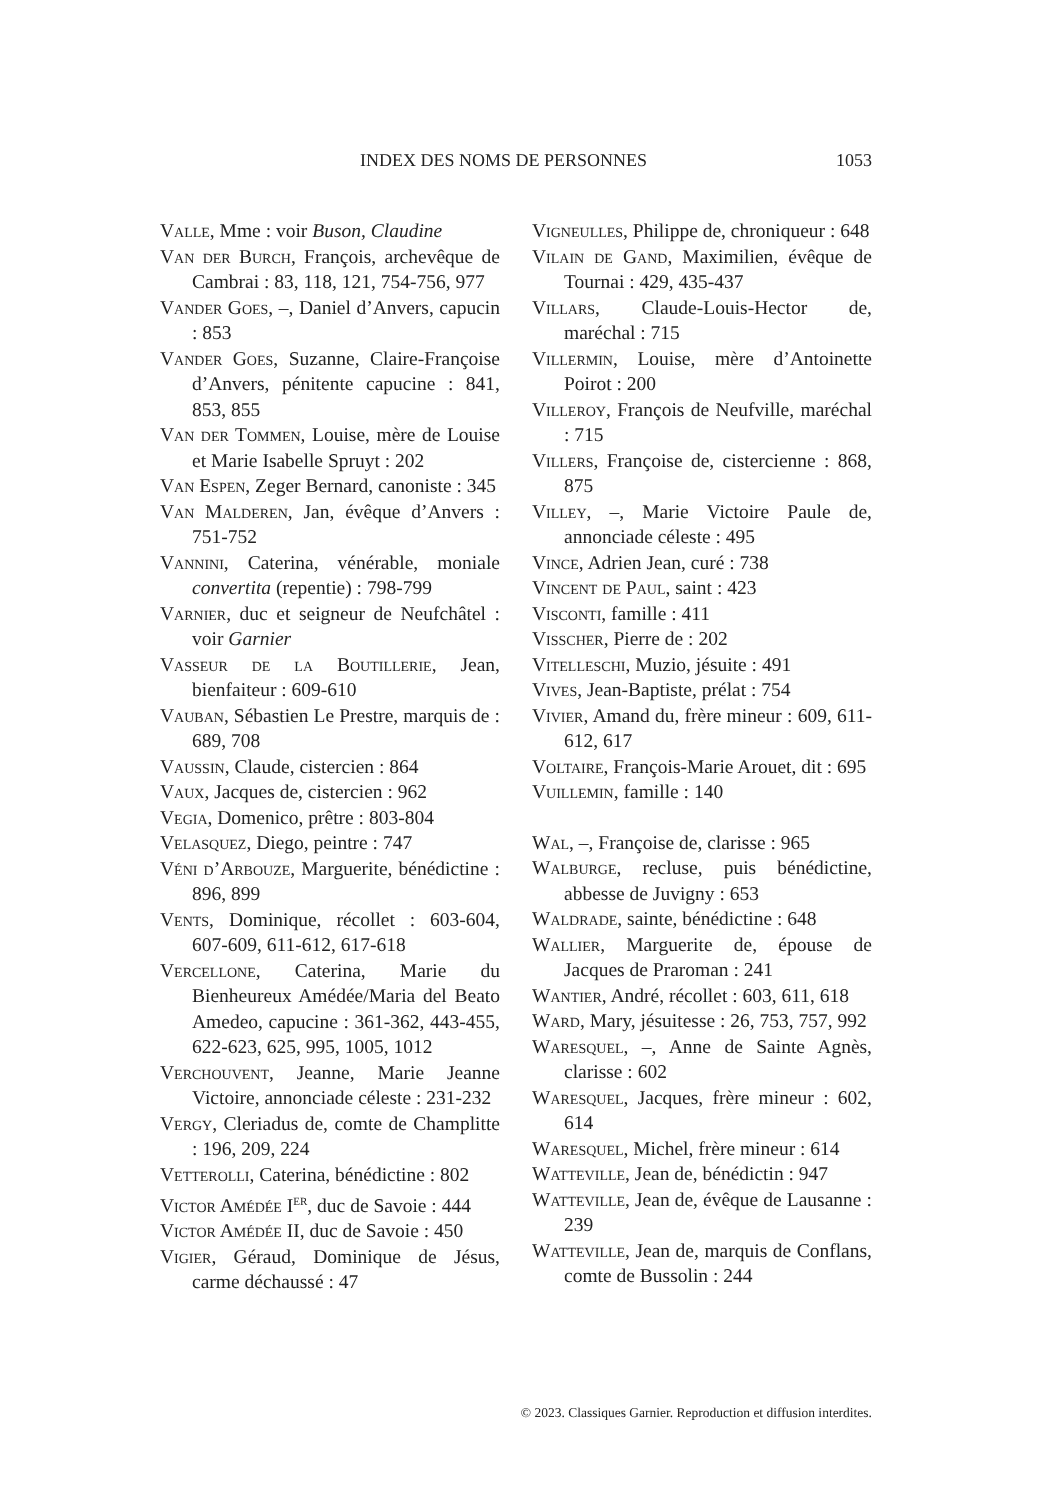INDEX DES NOMS DE PERSONNES 1053
Valle, Mme : voir Buson, Claudine
Van der Burch, François, archevêque de Cambrai : 83, 118, 121, 754-756, 977
Vander Goes, –, Daniel d’Anvers, capucin : 853
Vander Goes, Suzanne, Claire-Françoise d’Anvers, pénitente capucine : 841, 853, 855
Van der Tommen, Louise, mère de Louise et Marie Isabelle Spruyt : 202
Van Espen, Zeger Bernard, canoniste : 345
Van Malderen, Jan, évêque d’Anvers : 751-752
Vannini, Caterina, vénérable, moniale convertita (repentie) : 798-799
Varnier, duc et seigneur de Neufchâtel : voir Garnier
Vasseur de la Boutillerie, Jean, bienfaiteur : 609-610
Vauban, Sébastien Le Prestre, marquis de : 689, 708
Vaussin, Claude, cistercien : 864
Vaux, Jacques de, cistercien : 962
Vegia, Domenico, prêtre : 803-804
Velasquez, Diego, peintre : 747
Véni d’Arbouze, Marguerite, bénédictine : 896, 899
Vents, Dominique, récollet : 603-604, 607-609, 611-612, 617-618
Vercellone, Caterina, Marie du Bienheureux Amédée/Maria del Beato Amedeo, capucine : 361-362, 443-455, 622-623, 625, 995, 1005, 1012
Verchouvent, Jeanne, Marie Jeanne Victoire, annonciade céleste : 231-232
Vergy, Cleriadus de, comte de Champlitte : 196, 209, 224
Vetterolli, Caterina, bénédictine : 802
Victor Amédée I<sup>er</sup>, duc de Savoie : 444
Victor Amédée II, duc de Savoie : 450
Vigier, Géraud, Dominique de Jésus, carme déchaussé : 47
Vigneulles, Philippe de, chroniqueur : 648
Vilain de Gand, Maximilien, évêque de Tournai : 429, 435-437
Villars, Claude-Louis-Hector de, maréchal : 715
Villermin, Louise, mère d’Antoinette Poirot : 200
Villeroy, François de Neufville, maréchal : 715
Villers, Françoise de, cistercienne : 868, 875
Villey, –, Marie Victoire Paule de, annonciade céleste : 495
Vince, Adrien Jean, curé : 738
Vincent de Paul, saint : 423
Visconti, famille : 411
Visscher, Pierre de : 202
Vitelleschi, Muzio, jésuite : 491
Vives, Jean-Baptiste, prélat : 754
Vivier, Amand du, frère mineur : 609, 611-612, 617
Voltaire, François-Marie Arouet, dit : 695
Vuillemin, famille : 140
Wal, –, Françoise de, clarisse : 965
Walburge, recluse, puis bénédictine, abbesse de Juvigny : 653
Waldrade, sainte, bénédictine : 648
Wallier, Marguerite de, épouse de Jacques de Praroman : 241
Wantier, André, récollet : 603, 611, 618
Ward, Mary, jésuitesse : 26, 753, 757, 992
Waresquel, –, Anne de Sainte Agnès, clarisse : 602
Waresquel, Jacques, frère mineur : 602, 614
Waresquel, Michel, frère mineur : 614
Watteville, Jean de, bénédictin : 947
Watteville, Jean de, évêque de Lausanne : 239
Watteville, Jean de, marquis de Conflans, comte de Bussolin : 244
© 2023. Classiques Garnier. Reproduction et diffusion interdites.